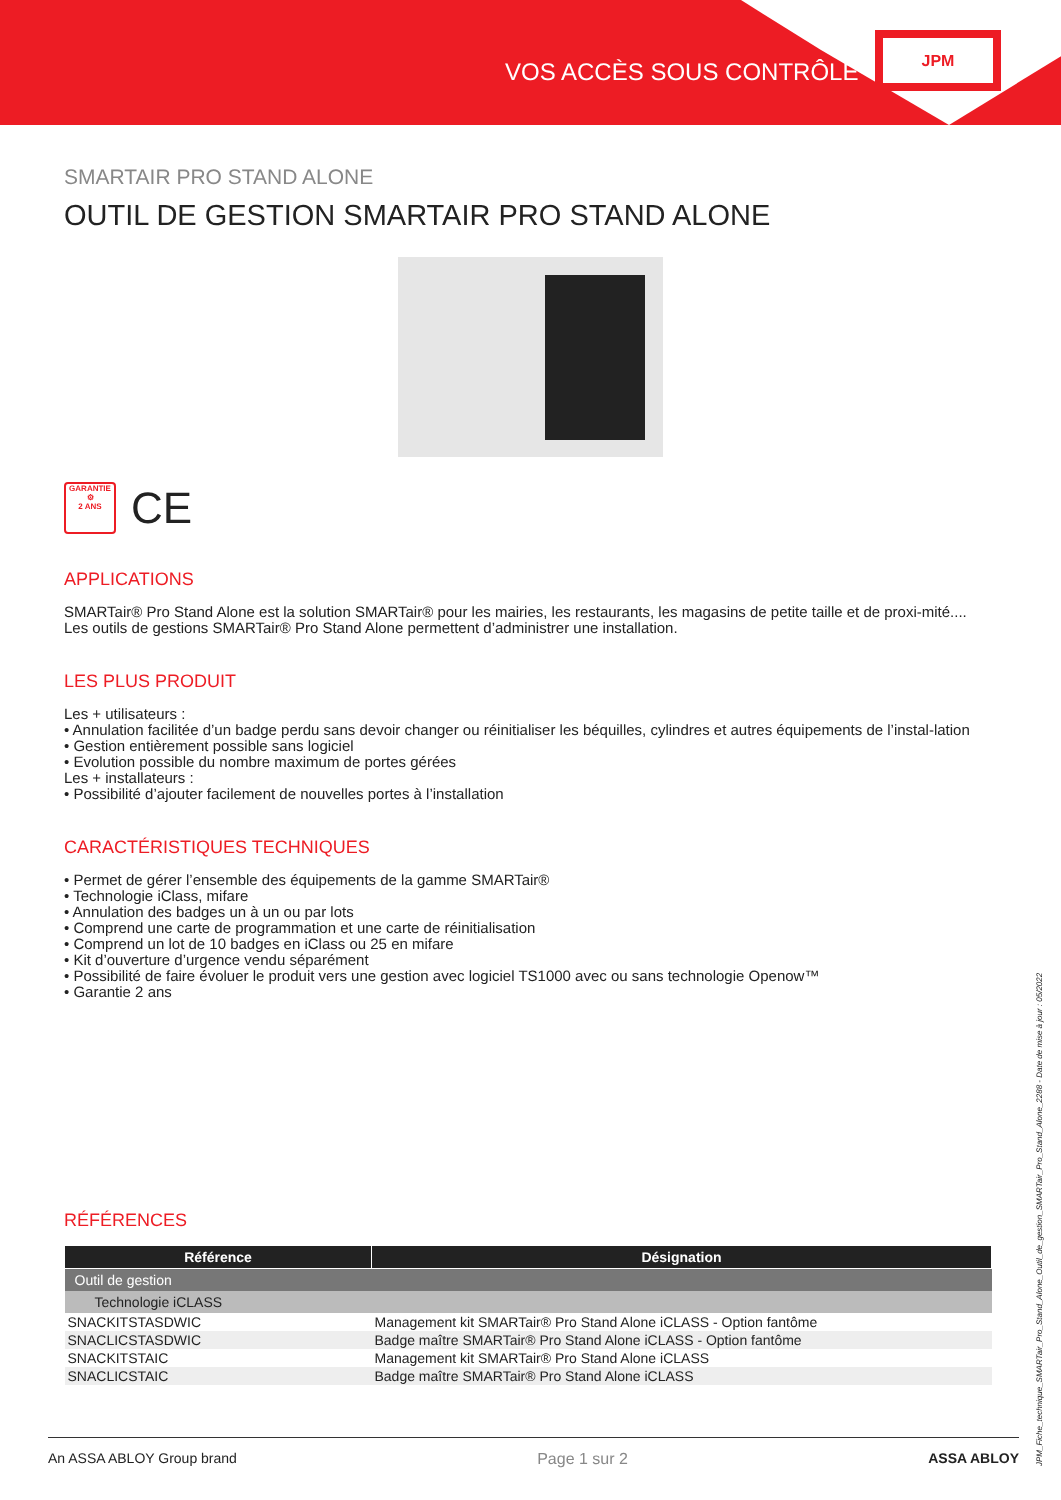VOS ACCÈS SOUS CONTRÔLE
JPM
SMARTAIR PRO STAND ALONE
OUTIL DE GESTION SMARTAIR PRO STAND ALONE
GARANTIE
⚙
2 ANS
CE
APPLICATIONS
SMARTair® Pro Stand Alone est la solution SMARTair® pour les mairies, les restaurants, les magasins de petite taille et de proxi-mité....
Les outils de gestions SMARTair® Pro Stand Alone permettent d’administrer une installation.
LES PLUS PRODUIT
Les + utilisateurs :
• Annulation facilitée d’un badge perdu sans devoir changer ou réinitialiser les béquilles, cylindres et autres équipements de l’instal-lation
• Gestion entièrement possible sans logiciel
• Evolution possible du nombre maximum de portes gérées
Les + installateurs :
• Possibilité d’ajouter facilement de nouvelles portes à l’installation
CARACTÉRISTIQUES TECHNIQUES
• Permet de gérer l’ensemble des équipements de la gamme SMARTair®
• Technologie iClass, mifare
• Annulation des badges un à un ou par lots
• Comprend une carte de programmation et une carte de réinitialisation
• Comprend un lot de 10 badges en iClass ou 25 en mifare
• Kit d’ouverture d’urgence vendu séparément
• Possibilité de faire évoluer le produit vers une gestion avec logiciel TS1000 avec ou sans technologie Openow™
• Garantie 2 ans
RÉFÉRENCES
| Référence | Désignation |
| --- | --- |
| Outil de gestion | |
| Technologie iCLASS | |
| SNACKITSTASDWIC | Management kit SMARTair® Pro Stand Alone iCLASS - Option fantôme |
| SNACLICSTASDWIC | Badge maître SMARTair® Pro Stand Alone iCLASS - Option fantôme |
| SNACKITSTAIC | Management kit SMARTair® Pro Stand Alone iCLASS |
| SNACLICSTAIC | Badge maître SMARTair® Pro Stand Alone iCLASS |
An ASSA ABLOY Group brand Page 1 sur 2 ASSA ABLOY
JPM_Fiche_technique_SMARTair_Pro_Stand_Alone_Outil_de_gestion_SMARTair_Pro_Stand_Alone_2288 - Date de mise à jour : 05/2022